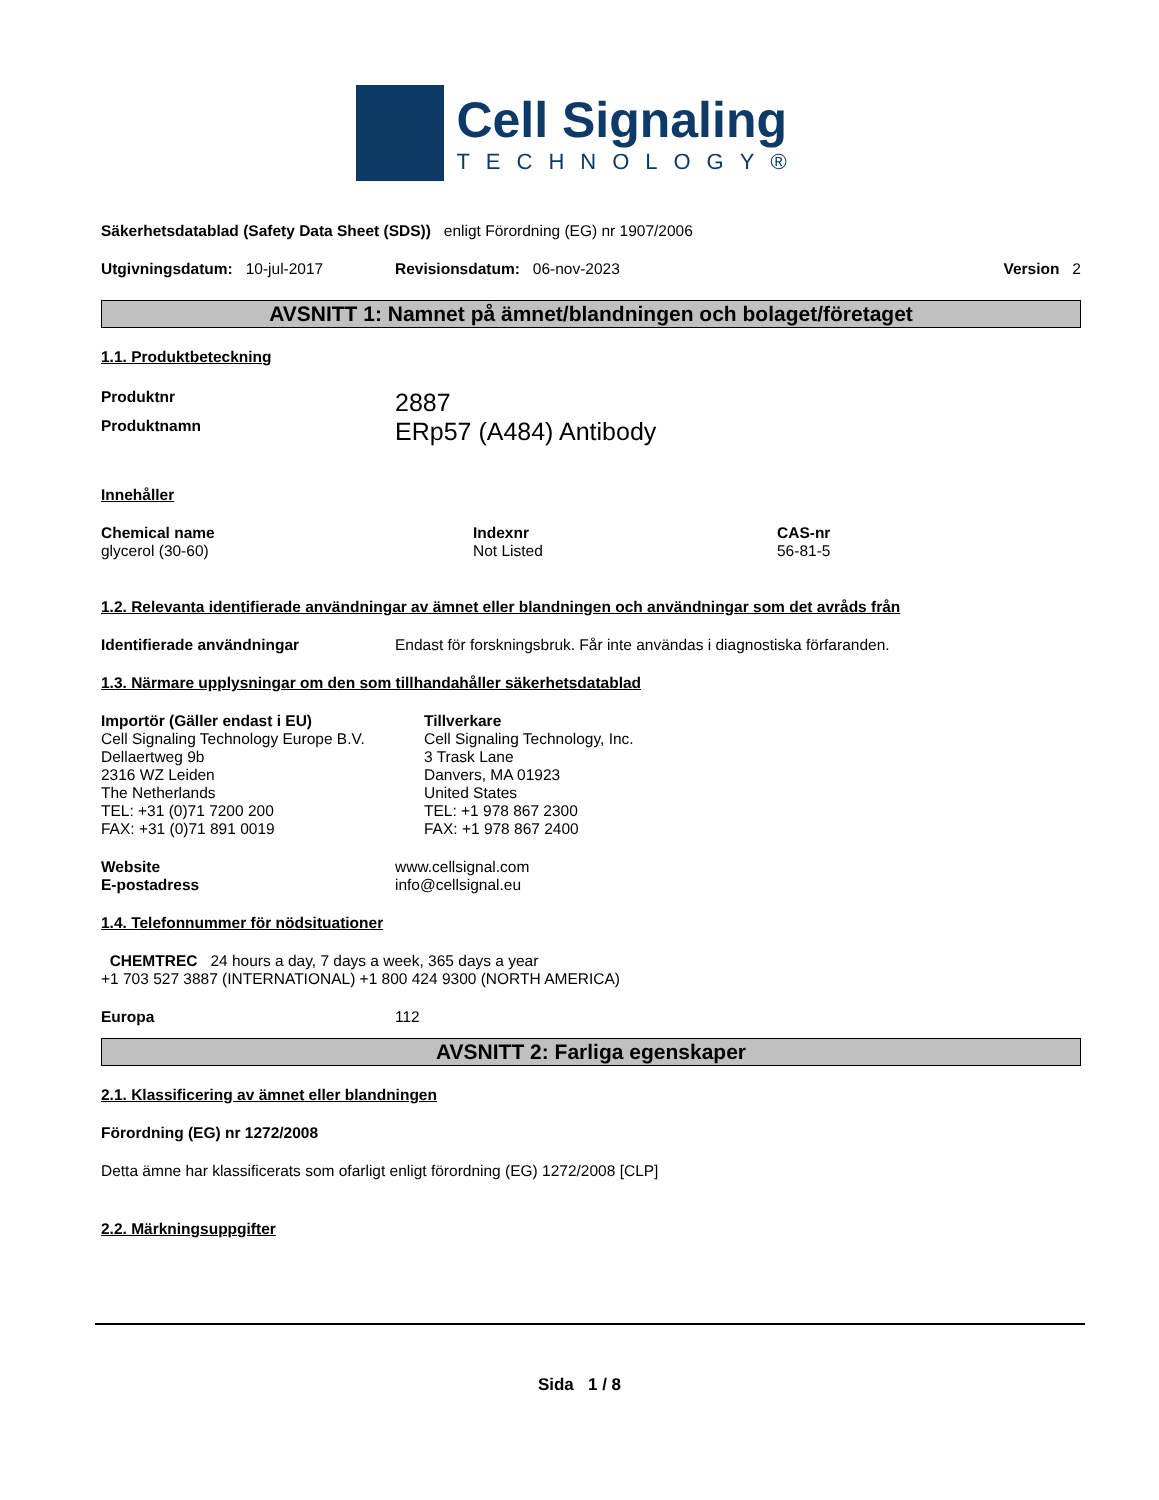Cell Signaling
TECHNOLOGY®
Säkerhetsdatablad (Safety Data Sheet (SDS)) enligt Förordning (EG) nr 1907/2006
Utgivningsdatum: 10-jul-2017 Revisionsdatum: 06-nov-2023 Version 2
AVSNITT 1: Namnet på ämnet/blandningen och bolaget/företaget
1.1. Produktbeteckning
Produktnr 2887
Produktnamn ERp57 (A484) Antibody
Innehåller
Chemical name
glycerol (30-60)
Indexnr
Not Listed
CAS-nr
56-81-5
1.2. Relevanta identifierade användningar av ämnet eller blandningen och användningar som det avråds från
Identifierade användningar Endast för forskningsbruk. Får inte användas i diagnostiska förfaranden.
1.3. Närmare upplysningar om den som tillhandahåller säkerhetsdatablad
Importör (Gäller endast i EU)
Cell Signaling Technology Europe B.V.
Dellaertweg 9b
2316 WZ Leiden
The Netherlands
TEL: +31 (0)71 7200 200
FAX: +31 (0)71 891 0019
Tillverkare
Cell Signaling Technology, Inc.
3 Trask Lane
Danvers, MA 01923
United States
TEL: +1 978 867 2300
FAX: +1 978 867 2400
Website
E-postadress
www.cellsignal.com
info@cellsignal.eu
1.4. Telefonnummer för nödsituationer
CHEMTREC 24 hours a day, 7 days a week, 365 days a year
+1 703 527 3887 (INTERNATIONAL) +1 800 424 9300 (NORTH AMERICA)
Europa 112
AVSNITT 2: Farliga egenskaper
2.1. Klassificering av ämnet eller blandningen
Förordning (EG) nr 1272/2008
Detta ämne har klassificerats som ofarligt enligt förordning (EG) 1272/2008 [CLP]
2.2. Märkningsuppgifter
Sida 1 / 8